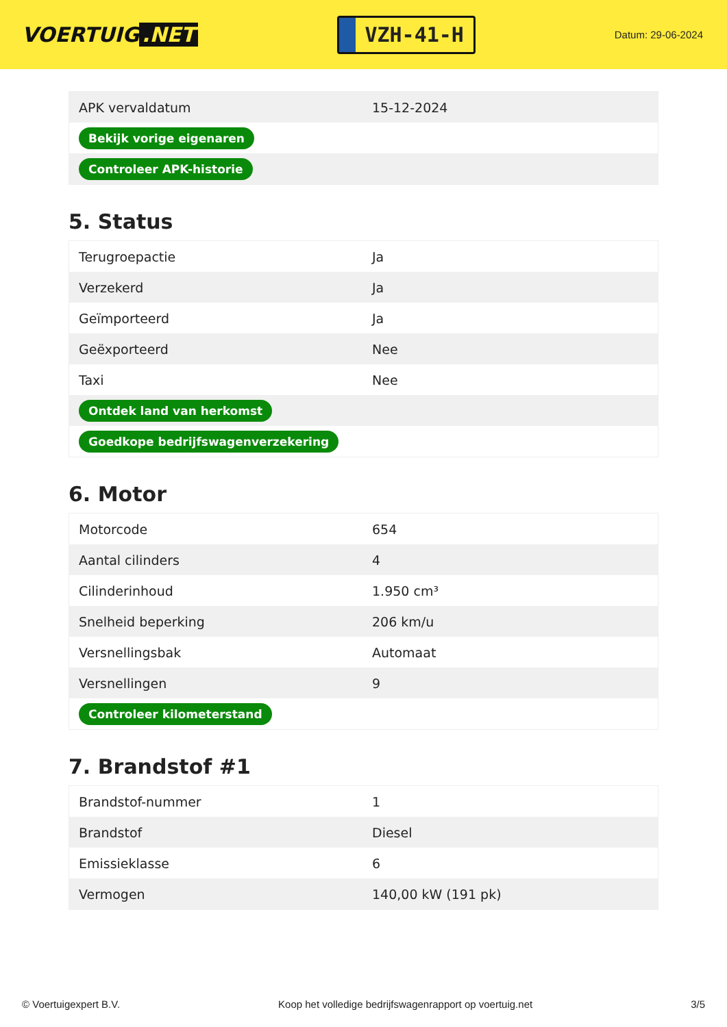VOERTUIG.NET
VZH-41-H
Datum: 29-06-2024
| APK vervaldatum | 15-12-2024 |
| Bekijk vorige eigenaren | |
| Controleer APK-historie | |
5. Status
| Terugroepactie | Ja |
| Verzekerd | Ja |
| Geïmporteerd | Ja |
| Geëxporteerd | Nee |
| Taxi | Nee |
| Ontdek land van herkomst | |
| Goedkope bedrijfswagenverzekering | |
6. Motor
| Motorcode | 654 |
| Aantal cilinders | 4 |
| Cilinderinhoud | 1.950 cm³ |
| Snelheid beperking | 206 km/u |
| Versnellingsbak | Automaat |
| Versnellingen | 9 |
| Controleer kilometerstand | |
7. Brandstof #1
| Brandstof-nummer | 1 |
| Brandstof | Diesel |
| Emissieklasse | 6 |
| Vermogen | 140,00 kW (191 pk) |
© Voertuigexpert B.V. Koop het volledige bedrijfswagenrapport op voertuig.net 3/5